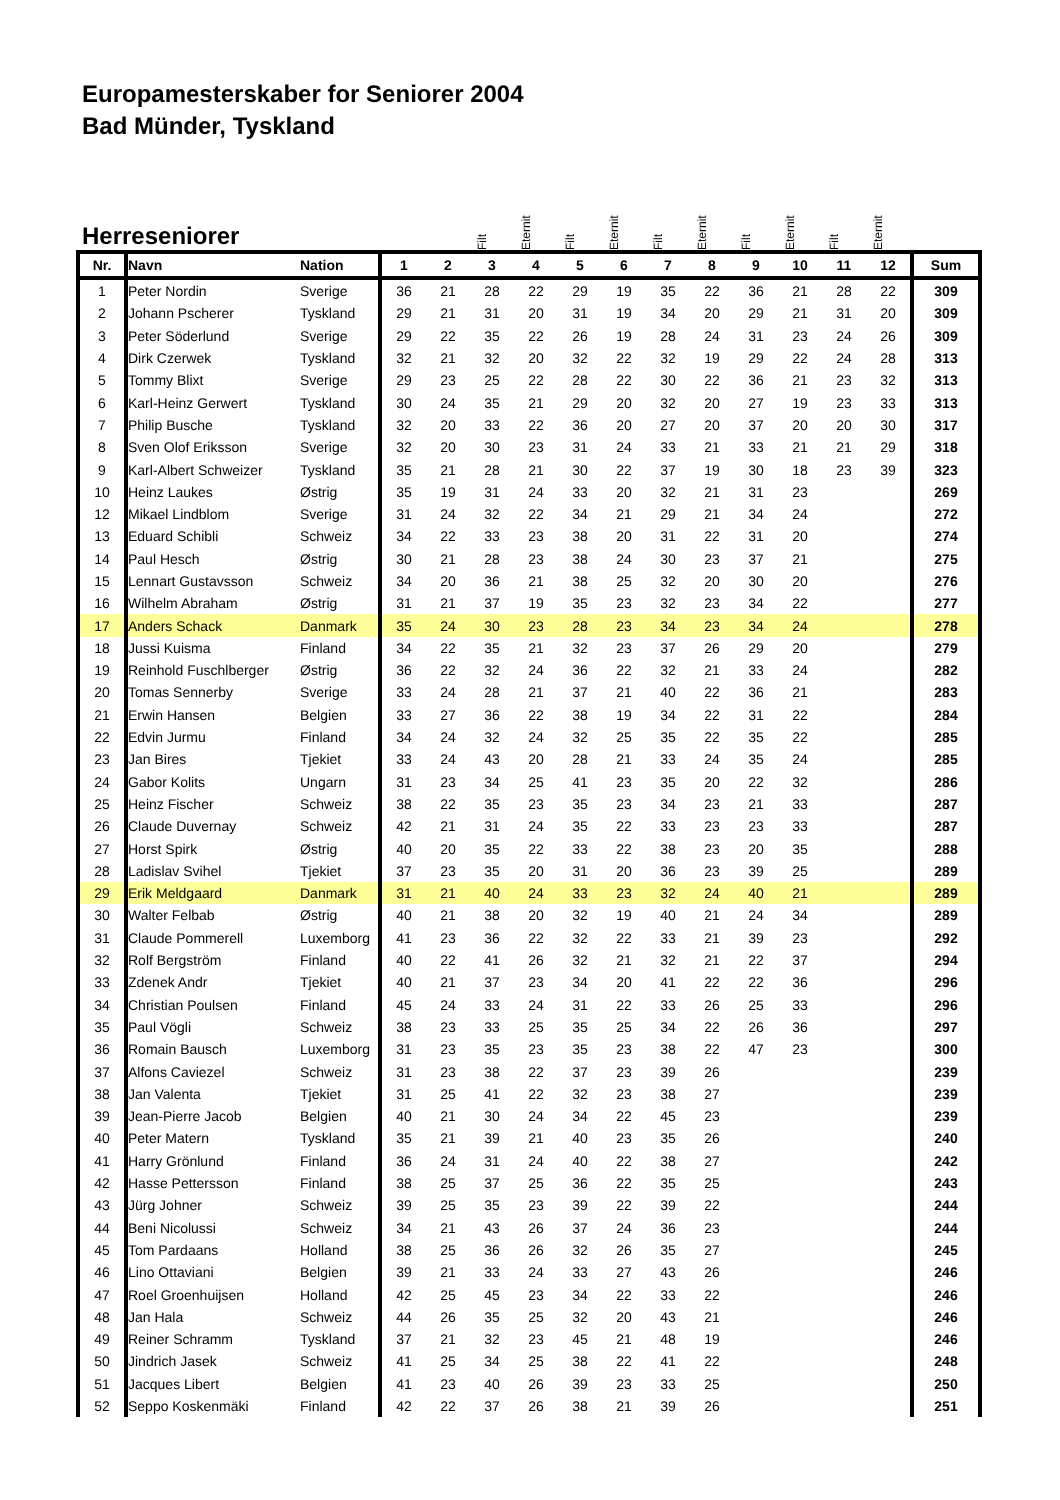Europamesterskaber for Seniorer 2004
Bad Münder, Tyskland
Herreseniorer
Filt Eternit Filt Eternit Filt Eternit Filt Eternit Filt Eternit
| Nr. | Navn | Nation | 1 | 2 | 3 | 4 | 5 | 6 | 7 | 8 | 9 | 10 | 11 | 12 | Sum |
| --- | --- | --- | --- | --- | --- | --- | --- | --- | --- | --- | --- | --- | --- | --- | --- |
| 1 | Peter Nordin | Sverige | 36 | 21 | 28 | 22 | 29 | 19 | 35 | 22 | 36 | 21 | 28 | 22 | 309 |
| 2 | Johann Pscherer | Tyskland | 29 | 21 | 31 | 20 | 31 | 19 | 34 | 20 | 29 | 21 | 31 | 20 | 309 |
| 3 | Peter Söderlund | Sverige | 29 | 22 | 35 | 22 | 26 | 19 | 28 | 24 | 31 | 23 | 24 | 26 | 309 |
| 4 | Dirk Czerwek | Tyskland | 32 | 21 | 32 | 20 | 32 | 22 | 32 | 19 | 29 | 22 | 24 | 28 | 313 |
| 5 | Tommy Blixt | Sverige | 29 | 23 | 25 | 22 | 28 | 22 | 30 | 22 | 36 | 21 | 23 | 32 | 313 |
| 6 | Karl-Heinz Gerwert | Tyskland | 30 | 24 | 35 | 21 | 29 | 20 | 32 | 20 | 27 | 19 | 23 | 33 | 313 |
| 7 | Philip Busche | Tyskland | 32 | 20 | 33 | 22 | 36 | 20 | 27 | 20 | 37 | 20 | 20 | 30 | 317 |
| 8 | Sven Olof Eriksson | Sverige | 32 | 20 | 30 | 23 | 31 | 24 | 33 | 21 | 33 | 21 | 21 | 29 | 318 |
| 9 | Karl-Albert Schweizer | Tyskland | 35 | 21 | 28 | 21 | 30 | 22 | 37 | 19 | 30 | 18 | 23 | 39 | 323 |
| 10 | Heinz Laukes | Østrig | 35 | 19 | 31 | 24 | 33 | 20 | 32 | 21 | 31 | 23 | | | 269 |
| 12 | Mikael Lindblom | Sverige | 31 | 24 | 32 | 22 | 34 | 21 | 29 | 21 | 34 | 24 | | | 272 |
| 13 | Eduard Schibli | Schweiz | 34 | 22 | 33 | 23 | 38 | 20 | 31 | 22 | 31 | 20 | | | 274 |
| 14 | Paul Hesch | Østrig | 30 | 21 | 28 | 23 | 38 | 24 | 30 | 23 | 37 | 21 | | | 275 |
| 15 | Lennart Gustavsson | Schweiz | 34 | 20 | 36 | 21 | 38 | 25 | 32 | 20 | 30 | 20 | | | 276 |
| 16 | Wilhelm Abraham | Østrig | 31 | 21 | 37 | 19 | 35 | 23 | 32 | 23 | 34 | 22 | | | 277 |
| 17 | Anders Schack | Danmark | 35 | 24 | 30 | 23 | 28 | 23 | 34 | 23 | 34 | 24 | | | 278 |
| 18 | Jussi Kuisma | Finland | 34 | 22 | 35 | 21 | 32 | 23 | 37 | 26 | 29 | 20 | | | 279 |
| 19 | Reinhold Fuschlberger | Østrig | 36 | 22 | 32 | 24 | 36 | 22 | 32 | 21 | 33 | 24 | | | 282 |
| 20 | Tomas Sennerby | Sverige | 33 | 24 | 28 | 21 | 37 | 21 | 40 | 22 | 36 | 21 | | | 283 |
| 21 | Erwin Hansen | Belgien | 33 | 27 | 36 | 22 | 38 | 19 | 34 | 22 | 31 | 22 | | | 284 |
| 22 | Edvin Jurmu | Finland | 34 | 24 | 32 | 24 | 32 | 25 | 35 | 22 | 35 | 22 | | | 285 |
| 23 | Jan Bires | Tjekiet | 33 | 24 | 43 | 20 | 28 | 21 | 33 | 24 | 35 | 24 | | | 285 |
| 24 | Gabor Kolits | Ungarn | 31 | 23 | 34 | 25 | 41 | 23 | 35 | 20 | 22 | 32 | | | 286 |
| 25 | Heinz Fischer | Schweiz | 38 | 22 | 35 | 23 | 35 | 23 | 34 | 23 | 21 | 33 | | | 287 |
| 26 | Claude Duvernay | Schweiz | 42 | 21 | 31 | 24 | 35 | 22 | 33 | 23 | 23 | 33 | | | 287 |
| 27 | Horst Spirk | Østrig | 40 | 20 | 35 | 22 | 33 | 22 | 38 | 23 | 20 | 35 | | | 288 |
| 28 | Ladislav Svihel | Tjekiet | 37 | 23 | 35 | 20 | 31 | 20 | 36 | 23 | 39 | 25 | | | 289 |
| 29 | Erik Meldgaard | Danmark | 31 | 21 | 40 | 24 | 33 | 23 | 32 | 24 | 40 | 21 | | | 289 |
| 30 | Walter Felbab | Østrig | 40 | 21 | 38 | 20 | 32 | 19 | 40 | 21 | 24 | 34 | | | 289 |
| 31 | Claude Pommerell | Luxemborg | 41 | 23 | 36 | 22 | 32 | 22 | 33 | 21 | 39 | 23 | | | 292 |
| 32 | Rolf Bergström | Finland | 40 | 22 | 41 | 26 | 32 | 21 | 32 | 21 | 22 | 37 | | | 294 |
| 33 | Zdenek Andr | Tjekiet | 40 | 21 | 37 | 23 | 34 | 20 | 41 | 22 | 22 | 36 | | | 296 |
| 34 | Christian Poulsen | Finland | 45 | 24 | 33 | 24 | 31 | 22 | 33 | 26 | 25 | 33 | | | 296 |
| 35 | Paul Vögli | Schweiz | 38 | 23 | 33 | 25 | 35 | 25 | 34 | 22 | 26 | 36 | | | 297 |
| 36 | Romain Bausch | Luxemborg | 31 | 23 | 35 | 23 | 35 | 23 | 38 | 22 | 47 | 23 | | | 300 |
| 37 | Alfons Caviezel | Schweiz | 31 | 23 | 38 | 22 | 37 | 23 | 39 | 26 | | | | | 239 |
| 38 | Jan Valenta | Tjekiet | 31 | 25 | 41 | 22 | 32 | 23 | 38 | 27 | | | | | 239 |
| 39 | Jean-Pierre Jacob | Belgien | 40 | 21 | 30 | 24 | 34 | 22 | 45 | 23 | | | | | 239 |
| 40 | Peter Matern | Tyskland | 35 | 21 | 39 | 21 | 40 | 23 | 35 | 26 | | | | | 240 |
| 41 | Harry Grönlund | Finland | 36 | 24 | 31 | 24 | 40 | 22 | 38 | 27 | | | | | 242 |
| 42 | Hasse Pettersson | Finland | 38 | 25 | 37 | 25 | 36 | 22 | 35 | 25 | | | | | 243 |
| 43 | Jürg Johner | Schweiz | 39 | 25 | 35 | 23 | 39 | 22 | 39 | 22 | | | | | 244 |
| 44 | Beni Nicolussi | Schweiz | 34 | 21 | 43 | 26 | 37 | 24 | 36 | 23 | | | | | 244 |
| 45 | Tom Pardaans | Holland | 38 | 25 | 36 | 26 | 32 | 26 | 35 | 27 | | | | | 245 |
| 46 | Lino Ottaviani | Belgien | 39 | 21 | 33 | 24 | 33 | 27 | 43 | 26 | | | | | 246 |
| 47 | Roel Groenhuijsen | Holland | 42 | 25 | 45 | 23 | 34 | 22 | 33 | 22 | | | | | 246 |
| 48 | Jan Hala | Schweiz | 44 | 26 | 35 | 25 | 32 | 20 | 43 | 21 | | | | | 246 |
| 49 | Reiner Schramm | Tyskland | 37 | 21 | 32 | 23 | 45 | 21 | 48 | 19 | | | | | 246 |
| 50 | Jindrich Jasek | Schweiz | 41 | 25 | 34 | 25 | 38 | 22 | 41 | 22 | | | | | 248 |
| 51 | Jacques Libert | Belgien | 41 | 23 | 40 | 26 | 39 | 23 | 33 | 25 | | | | | 250 |
| 52 | Seppo Koskenmäki | Finland | 42 | 22 | 37 | 26 | 38 | 21 | 39 | 26 | | | | | 251 |